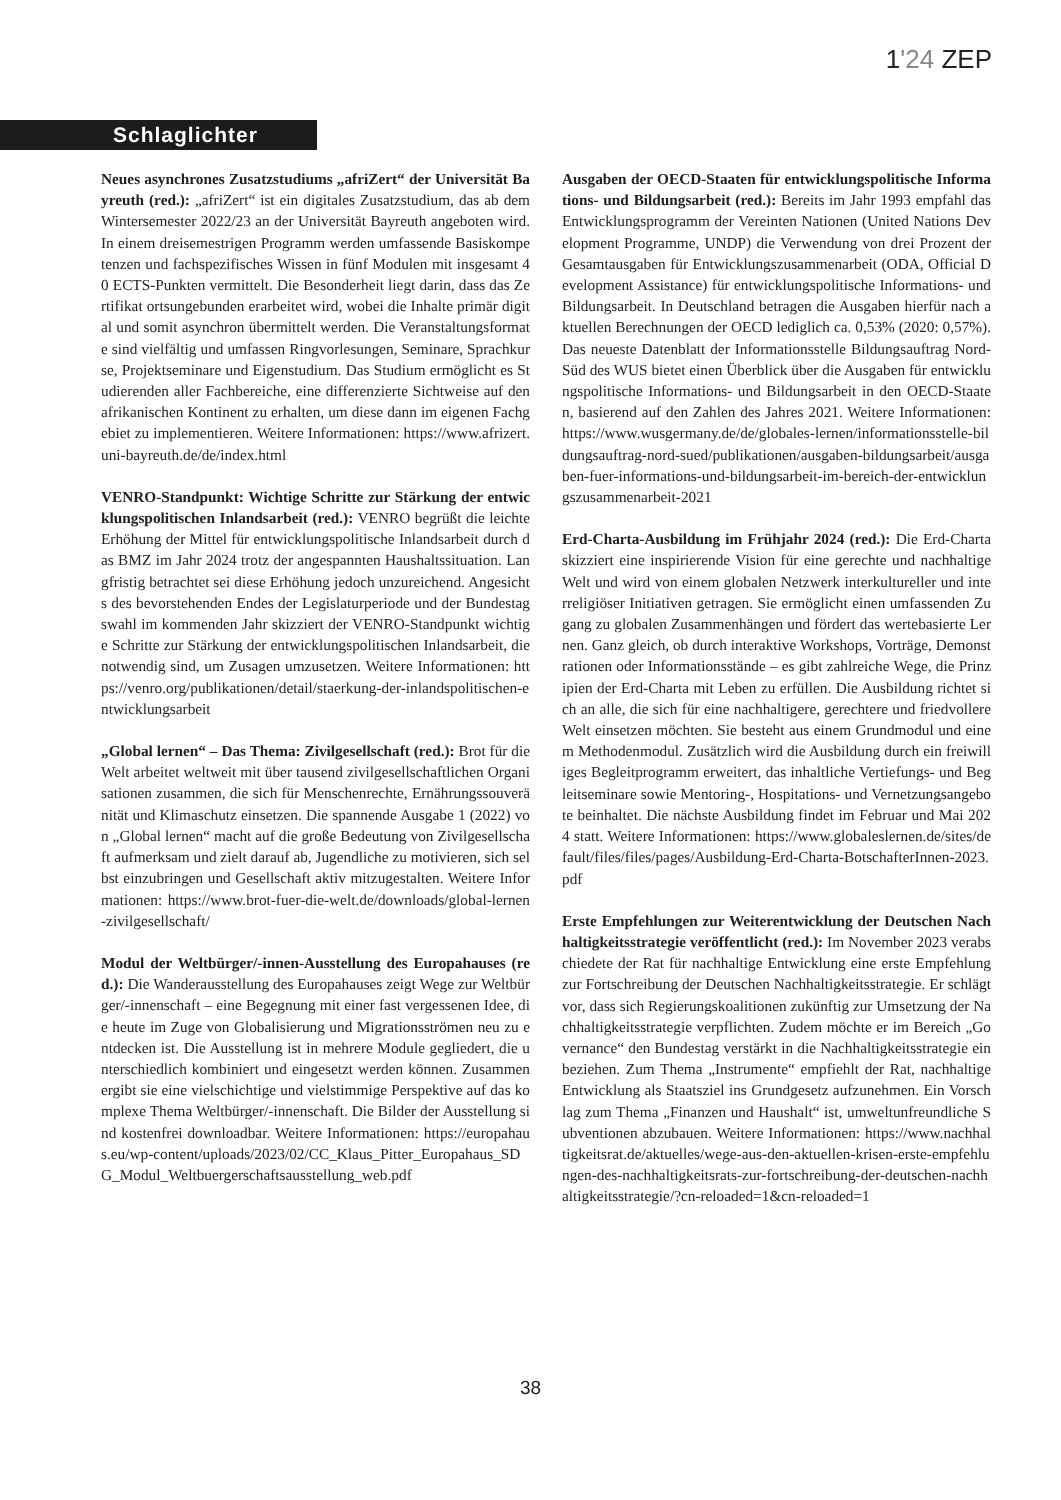1'24 ZEP
Schlaglichter
Neues asynchrones Zusatzstudiums „afriZert“ der Universität Bayreuth (red.): „afriZert“ ist ein digitales Zusatzstudium, das ab dem Wintersemester 2022/23 an der Universität Bayreuth angeboten wird. In einem dreisemestrigen Programm werden umfassende Basiskompetenzen und fachspezifisches Wissen in fünf Modulen mit insgesamt 40 ECTS-Punkten vermittelt. Die Besonderheit liegt darin, dass das Zertifikat ortsungebunden erarbeitet wird, wobei die Inhalte primär digital und somit asynchron übermittelt werden. Die Veranstaltungsformate sind vielfältig und umfassen Ringvorlesungen, Seminare, Sprachkurse, Projektseminare und Eigenstudium. Das Studium ermöglicht es Studierenden aller Fachbereiche, eine differenzierte Sichtweise auf den afrikanischen Kontinent zu erhalten, um diese dann im eigenen Fachgebiet zu implementieren. Weitere Informationen: https://www.afrizert.uni-bayreuth.de/de/index.html
VENRO-Standpunkt: Wichtige Schritte zur Stärkung der entwicklungspolitischen Inlandsarbeit (red.): VENRO begrüßt die leichte Erhöhung der Mittel für entwicklungspolitische Inlandsarbeit durch das BMZ im Jahr 2024 trotz der angespannten Haushaltssituation. Langfristig betrachtet sei diese Erhöhung jedoch unzureichend. Angesichts des bevorstehenden Endes der Legislaturperiode und der Bundestagswahl im kommenden Jahr skizziert der VENRO-Standpunkt wichtige Schritte zur Stärkung der entwicklungspolitischen Inlandsarbeit, die notwendig sind, um Zusagen umzusetzen. Weitere Informationen: https://venro.org/publikationen/detail/staerkung-der-inlandspolitischen-entwicklungsarbeit
„Global lernen“ – Das Thema: Zivilgesellschaft (red.): Brot für die Welt arbeitet weltweit mit über tausend zivilgesellschaftlichen Organisationen zusammen, die sich für Menschenrechte, Ernährungssouveränität und Klimaschutz einsetzen. Die spannende Ausgabe 1 (2022) von „Global lernen“ macht auf die große Bedeutung von Zivilgesellschaft aufmerksam und zielt darauf ab, Jugendliche zu motivieren, sich selbst einzubringen und Gesellschaft aktiv mitzugestalten. Weitere Informationen: https://www.brot-fuer-die-welt.de/downloads/global-lernen-zivilgesellschaft/
Modul der Weltbürger/-innen-Ausstellung des Europahauses (red.): Die Wanderausstellung des Europahauses zeigt Wege zur Weltbürger/-innenschaft – eine Begegnung mit einer fast vergessenen Idee, die heute im Zuge von Globalisierung und Migrationsströmen neu zu entdecken ist. Die Ausstellung ist in mehrere Module gegliedert, die unterschiedlich kombiniert und eingesetzt werden können. Zusammen ergibt sie eine vielschichtige und vielstimmige Perspektive auf das komplexe Thema Weltbürger/-innenschaft. Die Bilder der Ausstellung sind kostenfrei downloadbar. Weitere Informationen: https://europahaus.eu/wp-content/uploads/2023/02/CC_Klaus_Pitter_Europahaus_SDG_Modul_Weltbuergerschaftsausstellung_web.pdf
Ausgaben der OECD-Staaten für entwicklungspolitische Informations- und Bildungsarbeit (red.): Bereits im Jahr 1993 empfahl das Entwicklungsprogramm der Vereinten Nationen (United Nations Development Programme, UNDP) die Verwendung von drei Prozent der Gesamtausgaben für Entwicklungszusammenarbeit (ODA, Official Development Assistance) für entwicklungspolitische Informations- und Bildungsarbeit. In Deutschland betragen die Ausgaben hierfür nach aktuellen Berechnungen der OECD lediglich ca. 0,53% (2020: 0,57%). Das neueste Datenblatt der Informationsstelle Bildungsauftrag Nord-Süd des WUS bietet einen Überblick über die Ausgaben für entwicklungspolitische Informations- und Bildungsarbeit in den OECD-Staaten, basierend auf den Zahlen des Jahres 2021. Weitere Informationen: https://www.wusgermany.de/de/globales-lernen/informationsstelle-bildungsauftrag-nord-sued/publikationen/ausgaben-bildungsarbeit/ausgaben-fuer-informations-und-bildungsarbeit-im-bereich-der-entwicklungszusammenarbeit-2021
Erd-Charta-Ausbildung im Frühjahr 2024 (red.): Die Erd-Charta skizziert eine inspirierende Vision für eine gerechte und nachhaltige Welt und wird von einem globalen Netzwerk interkultureller und interreligiöser Initiativen getragen. Sie ermöglicht einen umfassenden Zugang zu globalen Zusammenhängen und fördert das wertebasierte Lernen. Ganz gleich, ob durch interaktive Workshops, Vorträge, Demonstrationen oder Informationsstände – es gibt zahlreiche Wege, die Prinzipien der Erd-Charta mit Leben zu erfüllen. Die Ausbildung richtet sich an alle, die sich für eine nachhaltigere, gerechtere und friedvollere Welt einsetzen möchten. Sie besteht aus einem Grundmodul und einem Methodenmodul. Zusätzlich wird die Ausbildung durch ein freiwilliges Begleitprogramm erweitert, das inhaltliche Vertiefungs- und Begleitseminare sowie Mentoring-, Hospitations- und Vernetzungsangebote beinhaltet. Die nächste Ausbildung findet im Februar und Mai 2024 statt. Weitere Informationen: https://www.globaleslernen.de/sites/default/files/files/pages/Ausbildung-Erd-Charta-BotschafterInnen-2023.pdf
Erste Empfehlungen zur Weiterentwicklung der Deutschen Nachhaltigkeitsstrategie veröffentlicht (red.): Im November 2023 verabschiedete der Rat für nachhaltige Entwicklung eine erste Empfehlung zur Fortschreibung der Deutschen Nachhaltigkeitsstrategie. Er schlägt vor, dass sich Regierungskoalitionen zukünftig zur Umsetzung der Nachhaltigkeitsstrategie verpflichten. Zudem möchte er im Bereich „Governance“ den Bundestag verstärkt in die Nachhaltigkeitsstrategie einbeziehen. Zum Thema „Instrumente“ empfiehlt der Rat, nachhaltige Entwicklung als Staatsziel ins Grundgesetz aufzunehmen. Ein Vorschlag zum Thema „Finanzen und Haushalt“ ist, umweltunfreundliche Subventionen abzubauen. Weitere Informationen: https://www.nachhaltigkeitsrat.de/aktuelles/wege-aus-den-aktuellen-krisen-erste-empfehlungen-des-nachhaltigkeitsrats-zur-fortschreibung-der-deutschen-nachhaltigkeitsstrategie/?cn-reloaded=1&cn-reloaded=1
38